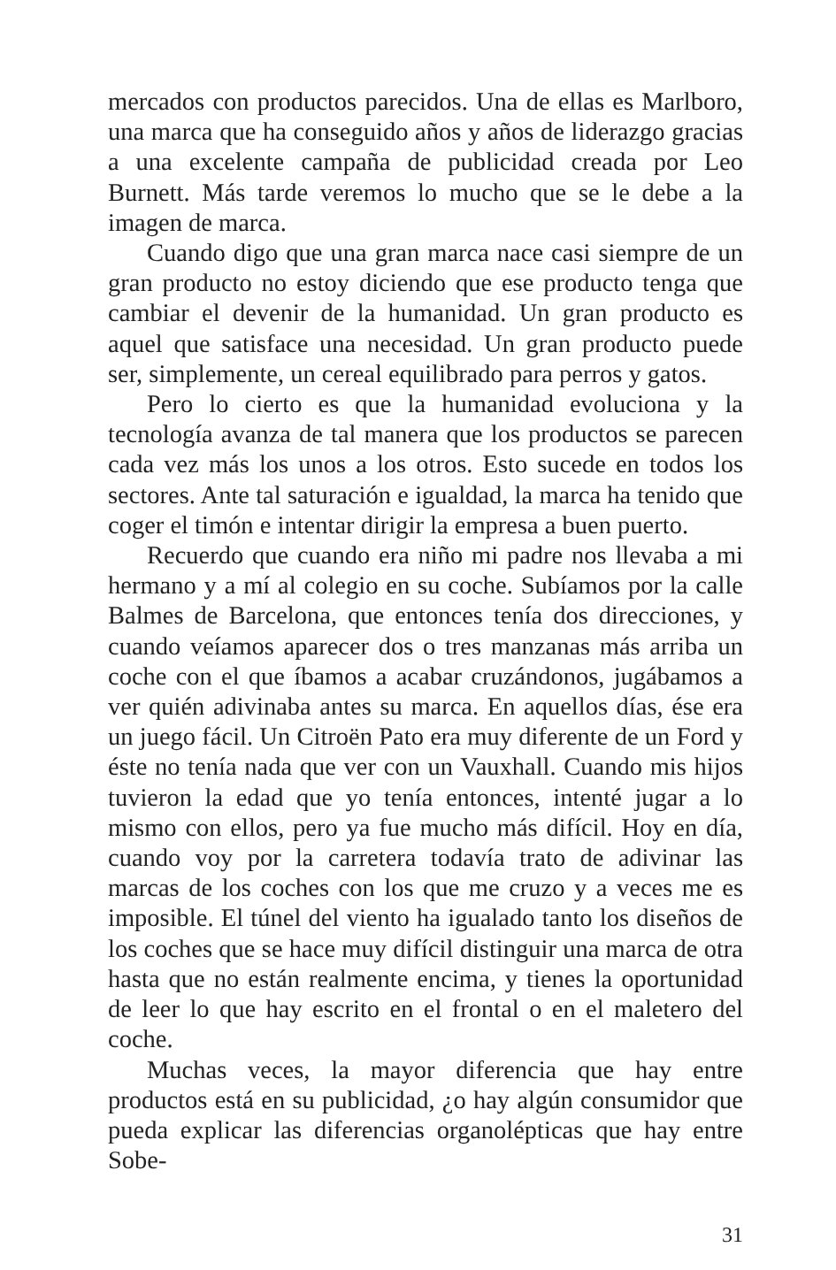mercados con productos parecidos. Una de ellas es Marlboro, una marca que ha conseguido años y años de liderazgo gracias a una excelente campaña de publicidad creada por Leo Burnett. Más tarde veremos lo mucho que se le debe a la imagen de marca.
Cuando digo que una gran marca nace casi siempre de un gran producto no estoy diciendo que ese producto tenga que cambiar el devenir de la humanidad. Un gran producto es aquel que satisface una necesidad. Un gran producto puede ser, simplemente, un cereal equilibrado para perros y gatos.
Pero lo cierto es que la humanidad evoluciona y la tecnología avanza de tal manera que los productos se parecen cada vez más los unos a los otros. Esto sucede en todos los sectores. Ante tal saturación e igualdad, la marca ha tenido que coger el timón e intentar dirigir la empresa a buen puerto.
Recuerdo que cuando era niño mi padre nos llevaba a mi hermano y a mí al colegio en su coche. Subíamos por la calle Balmes de Barcelona, que entonces tenía dos direcciones, y cuando veíamos aparecer dos o tres manzanas más arriba un coche con el que íbamos a acabar cruzándonos, jugábamos a ver quién adivinaba antes su marca. En aquellos días, ése era un juego fácil. Un Citroën Pato era muy diferente de un Ford y éste no tenía nada que ver con un Vauxhall. Cuando mis hijos tuvieron la edad que yo tenía entonces, intenté jugar a lo mismo con ellos, pero ya fue mucho más difícil. Hoy en día, cuando voy por la carretera todavía trato de adivinar las marcas de los coches con los que me cruzo y a veces me es imposible. El túnel del viento ha igualado tanto los diseños de los coches que se hace muy difícil distinguir una marca de otra hasta que no están realmente encima, y tienes la oportunidad de leer lo que hay escrito en el frontal o en el maletero del coche.
Muchas veces, la mayor diferencia que hay entre productos está en su publicidad, ¿o hay algún consumidor que pueda explicar las diferencias organolépticas que hay entre Sobe-
31